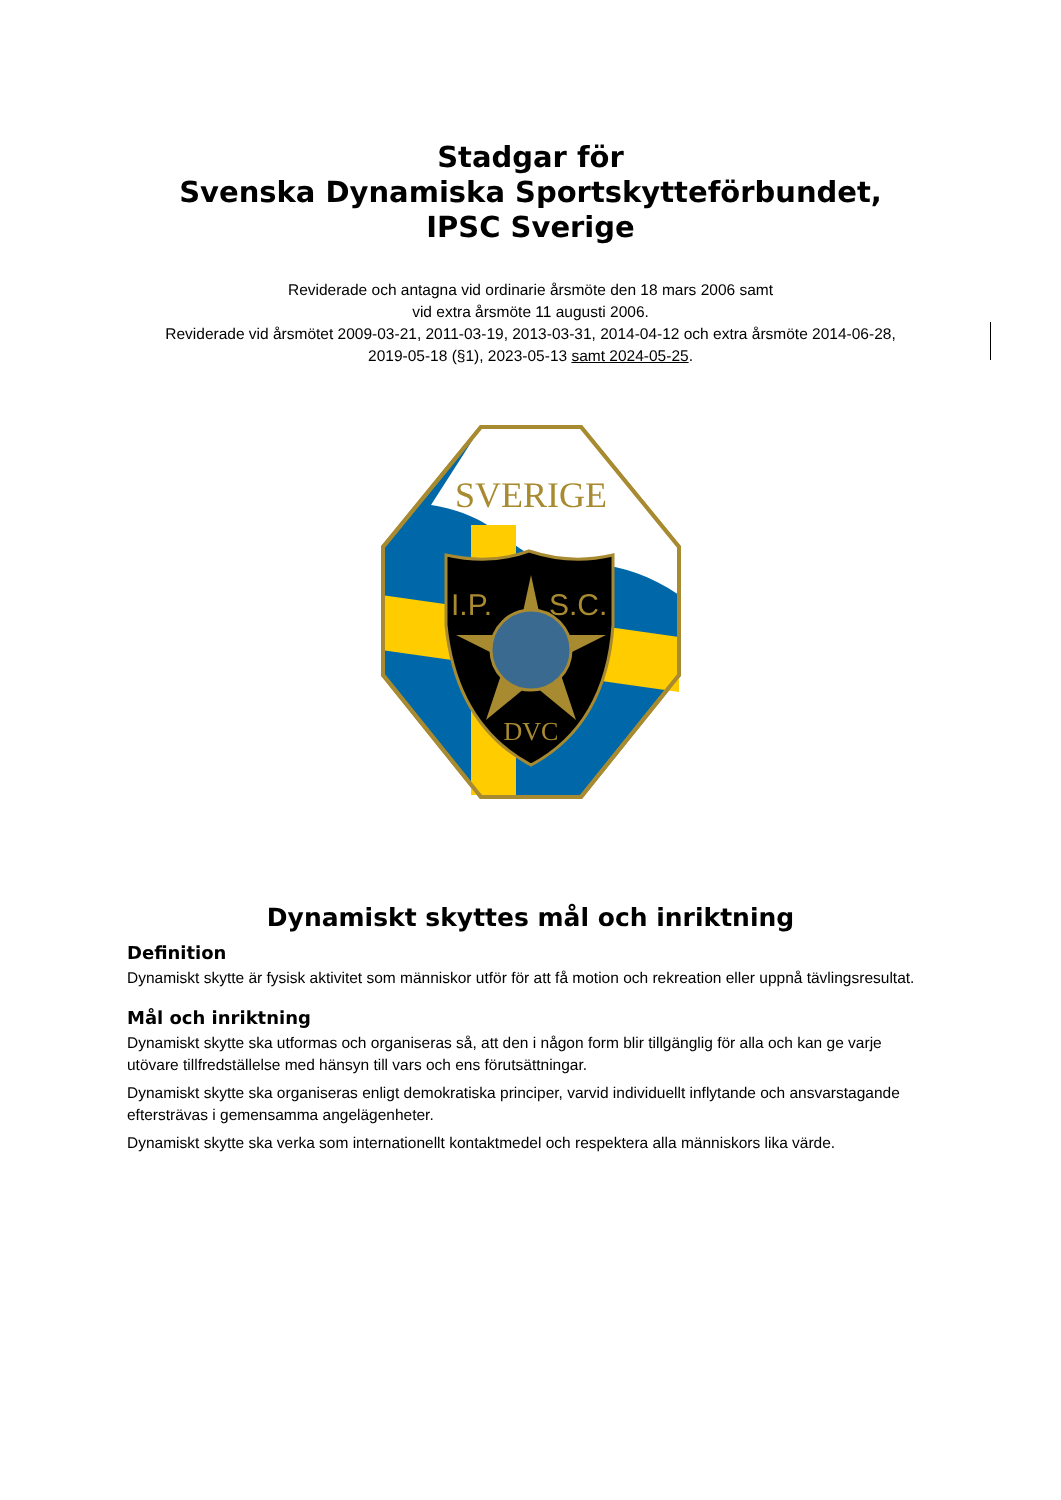Stadgar för
Svenska Dynamiska Sportskytteförbundet,
IPSC Sverige
Reviderade och antagna vid ordinarie årsmöte den 18 mars 2006 samt
vid extra årsmöte 11 augusti 2006.
Reviderade vid årsmötet 2009-03-21, 2011-03-19, 2013-03-31, 2014-04-12 och extra årsmöte 2014-06-28,
2019-05-18 (§1), 2023-05-13 samt 2024-05-25.
SVERIGE
I.P.
S.C.
DVC
Dynamiskt skyttes mål och inriktning
Definition
Dynamiskt skytte är fysisk aktivitet som människor utför för att få motion och rekreation eller uppnå tävlingsresultat.
Mål och inriktning
Dynamiskt skytte ska utformas och organiseras så, att den i någon form blir tillgänglig för alla och kan ge varje utövare tillfredställelse med hänsyn till vars och ens förutsättningar.
Dynamiskt skytte ska organiseras enligt demokratiska principer, varvid individuellt inflytande och ansvarstagande eftersträvas i gemensamma angelägenheter.
Dynamiskt skytte ska verka som internationellt kontaktmedel och respektera alla människors lika värde.